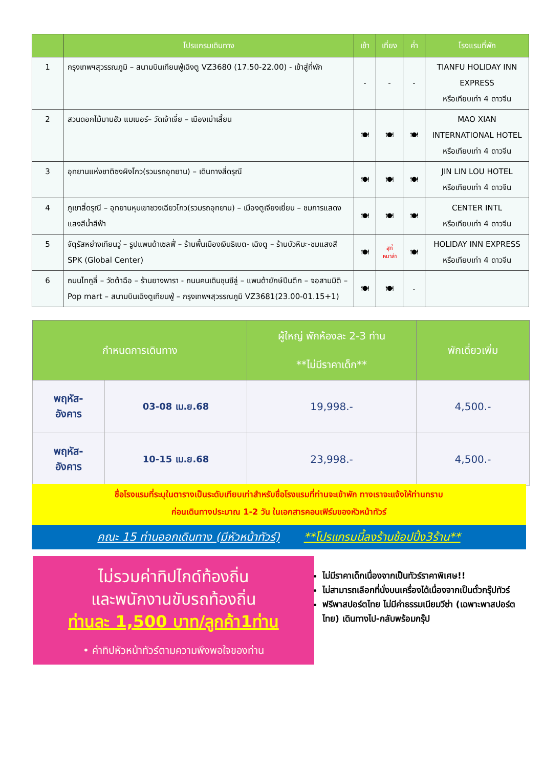| | โปรแกรมเดินทาง | เช้า | เที่ยง | ค่ำ | โรงแรมที่พัก |
| --- | --- | --- | --- | --- | --- |
| 1 | กรุงเทพฯสุวรรณภูมิ – สนามบินเทียนฟู่เฉิงตู VZ3680 (17.50-22.00) - เข้าสู่ที่พัก | - | - | - | TIANFU HOLIDAY INN EXPRESS หรือเทียบเท่า 4 ดาวจีน |
| 2 | สวนดอกไม้มานฮัว แมเนอร์– วัดเจ้าเจี๋ย – เมืองเม่าเสี้ยน | 🍽 | 🍽 | 🍽 | MAO XIAN INTERNATIONAL HOTEL หรือเทียบเท่า 4 ดาวจีน |
| 3 | อุทยานแห่งชาติซงผิงโกว(รวมรถอุทยาน) – เดินทางสี่ดรุณี | 🍽 | 🍽 | 🍽 | JIN LIN LOU HOTEL หรือเทียบเท่า 4 ดาวจีน |
| 4 | ภูเขาสี่ดรุณี – อุทยานหุบเขาชวงเฉียวโกว(รวมรถอุทยาน) – เมืองตูเจียงเยี่ยน – ชมการแสดงแสงสีน้ำสีฟ้า | 🍽 | 🍽 | 🍽 | CENTER INTL หรือเทียบเท่า 4 ดาวจีน |
| 5 | จัตุรัสหย่างเทียนวู่ – รูปแพนด้าเซลฟี่ – ร้านพื้นเมืองเงินธิเบต- เฉิงตู – ร้านบัวหิมะ-ชมแสงสี SPK (Global Center) | 🍽 | สุกี้ หมาล่า | 🍽 | HOLIDAY INN EXPRESS หรือเทียบเท่า 4 ดาวจีน |
| 6 | ถนนไทกูลี่ – วัดต้าฉือ – ร้านยางพารา - ถนนคนเดินชุนซีลู่ – แพนด้ายักษ์ปีนตึก – จอสามมิติ – Pop mart – สนามบินเฉิงตูเทียนฟู่ – กรุงเทพฯสุวรรณภูมิ VZ3681(23.00-01.15+1) | 🍽 | 🍽 | - | |
| กำหนดการเดินทาง | | ผู้ใหญ่ พักห้องละ 2-3 ท่าน **ไม่มีราคาเด็ก** | พักเดี่ยวเพิ่ม |
| --- | --- | --- | --- |
| พฤหัส- อังคาร | 03-08 เม.ย.68 | 19,998.- | 4,500.- |
| พฤหัส- อังคาร | 10-15 เม.ย.68 | 23,998.- | 4,500.- |
ชื่อโรงแรมที่ระบุในตารางเป็นระดับเทียบเท่าสำหรับชื่อโรงแรมที่ท่านจะเข้าพัก ทางเราจะแจ้งให้ท่านทราบ
ก่อนเดินทางประมาณ 1-2 วัน ในเอกสารคอนเฟิร์มของหัวหน้าทัวร์
คณะ 15 ท่านออกเดินทาง (มีหัวหน้าทัวร์) **โปรแกรมนี้ลงร้านช้อปปิ้ง3ร้าน**
ไม่รวมค่าทิปไกด์ท้องถิ่น
และพนักงานขับรถท้องถิ่น
ท่านละ 1,500 บาท/ลูกค้า1ท่าน
• ค่าทิปหัวหน้าทัวร์ตามความพึงพอใจของท่าน
ไม่มีราคาเด็กเนื่องจากเป็นทัวร์ราคาพิเศษ!!
ไม่สามารถเลือกที่นั่งบนเครื่องได้เนื่องจากเป็นตั๋วกรุ๊ปทัวร์
ฟรีพาสปอร์ตไทย ไม่มีค่าธรรมเนียมวีซ่า (เฉพาะพาสปอร์ตไทย) เดินทางไป-กลับพร้อมกรุ๊ป